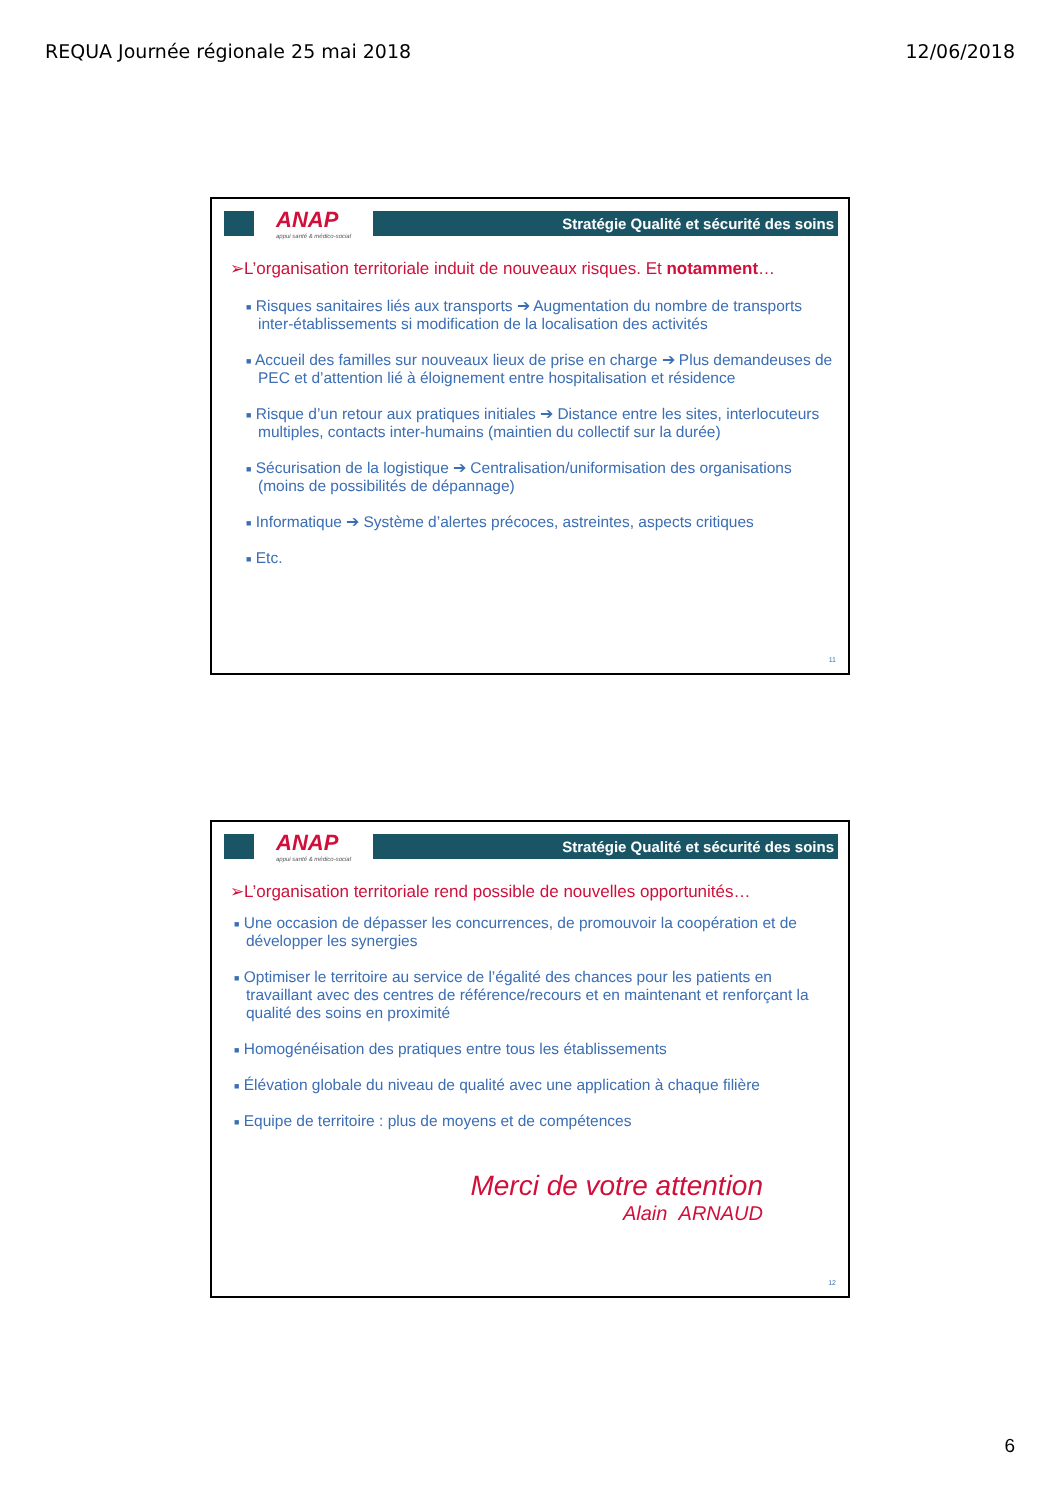REQUA Journée régionale 25 mai 2018 12/06/2018
ANAP
appui santé & médico-social
Stratégie Qualité et sécurité des soins
➢L’organisation territoriale induit de nouveaux risques. Et notamment…
■ Risques sanitaires liés aux transports ➔ Augmentation du nombre de transports inter-établissements si modification de la localisation des activités
■ Accueil des familles sur nouveaux lieux de prise en charge ➔ Plus demandeuses de PEC et d’attention lié à éloignement entre hospitalisation et résidence
■ Risque d’un retour aux pratiques initiales ➔ Distance entre les sites, interlocuteurs multiples, contacts inter-humains (maintien du collectif sur la durée)
■ Sécurisation de la logistique ➔ Centralisation/uniformisation des organisations (moins de possibilités de dépannage)
■ Informatique ➔ Système d’alertes précoces, astreintes, aspects critiques
■ Etc.
11
ANAP
appui santé & médico-social
Stratégie Qualité et sécurité des soins
➢L’organisation territoriale rend possible de nouvelles opportunités…
■ Une occasion de dépasser les concurrences, de promouvoir la coopération et de développer les synergies
■ Optimiser le territoire au service de l’égalité des chances pour les patients en travaillant avec des centres de référence/recours et en maintenant et renforçant la qualité des soins en proximité
■ Homogénéisation des pratiques entre tous les établissements
■ Élévation globale du niveau de qualité avec une application à chaque filière
■ Equipe de territoire : plus de moyens et de compétences
Merci de votre attention
Alain ARNAUD
12
6